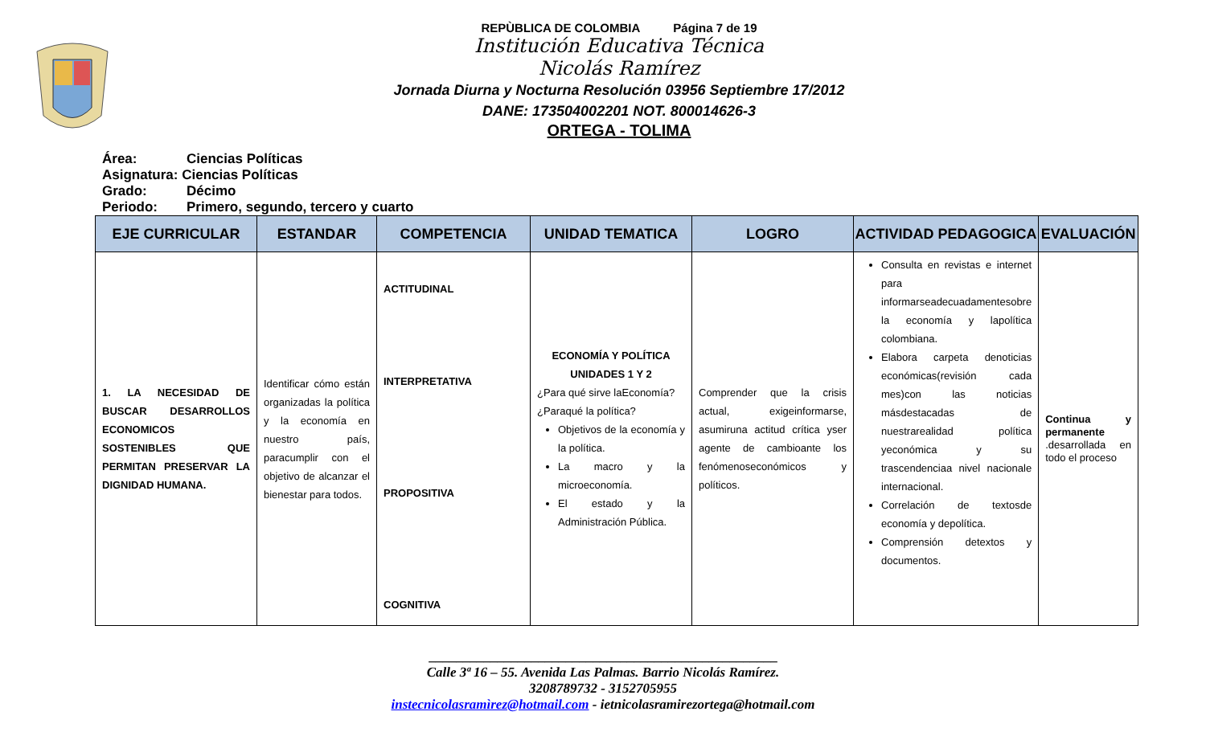REPÙBLICA DE COLOMBIA Página 7 de 19
Institución Educativa Técnica
Nicolás Ramírez
Jornada Diurna y Nocturna Resolución 03956 Septiembre 17/2012
DANE: 173504002201 NOT. 800014626-3
ORTEGA - TOLIMA
Área: Ciencias Políticas
Asignatura: Ciencias Políticas
Grado: Décimo
Periodo: Primero, segundo, tercero y cuarto
| EJE CURRICULAR | ESTANDAR | COMPETENCIA | UNIDAD TEMATICA | LOGRO | ACTIVIDAD PEDAGOGICA | EVALUACIÓN |
| --- | --- | --- | --- | --- | --- | --- |
| 1. LA NECESIDAD DE BUSCAR DESARROLLOS ECONOMICOS SOSTENIBLES QUE PERMITAN PRESERVAR LA DIGNIDAD HUMANA. | Identificar cómo están organizadas la política y la economía en nuestro país, paracumplir con el objetivo de alcanzar el bienestar para todos. | ACTITUDINAL INTERPRETATIVA PROPOSITIVA COGNITIVA | ECONOMÍA Y POLÍTICA UNIDADES 1 Y 2 ¿Para qué sirve laEconomía? ¿Paraqué la política? Objetivos de la economía y la política. La macro y la microeconomía. El estado y la Administración Pública. | Comprender que la crisis actual, exigeinformarse, asumiruna actitud crítica yser agente de cambioante los fenómenoseconómicos y políticos. | Consulta en revistas e internet para informarseadecuadamentesobre la economía y lapolítica colombiana. Elabora carpeta denoticias económicas(revisión cada mes)con las noticias másdestacadas de nuestrarealidad política yeconómica y su trascendenciaa nivel nacionale internacional. Correlación de textosde economía y depolítica. Comprensión detextos y documentos. | Continua y permanente .desarrollada en todo el proceso |
___________________________________________________
Calle 3ª 16 – 55. Avenida Las Palmas. Barrio Nicolás Ramírez.
3208789732 - 3152705955
instecnicolasramìrez@hotmail.com - ietnicolasramirezortega@hotmail.com